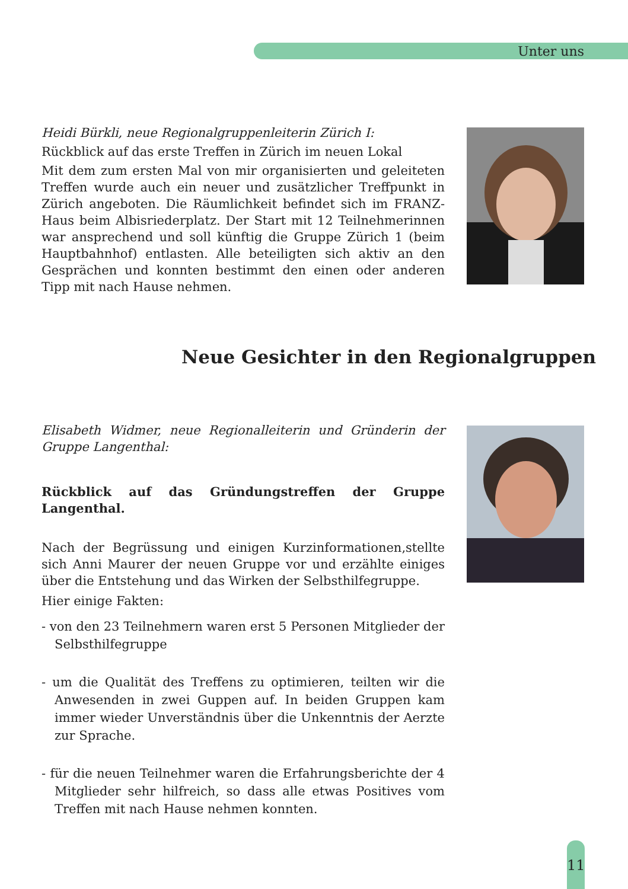Unter uns
Heidi Bürkli, neue Regionalgruppenleiterin Zürich I:
Rückblick auf das erste Treffen in Zürich im neuen Lokal
Mit dem zum ersten Mal von mir organisierten und geleiteten Treffen wurde auch ein neuer und zusätzlicher Treffpunkt in Zürich angeboten. Die Räumlichkeit befindet sich im FRANZ-Haus beim Albisriederplatz. Der Start mit 12 Teilnehmerinnen war ansprechend und soll künftig die Gruppe Zürich 1 (beim Hauptbahnhof) entlasten. Alle beteiligten sich aktiv an den Gesprächen und konnten bestimmt den einen oder anderen Tipp mit nach Hause nehmen.
Neue Gesichter in den Regionalgruppen
Elisabeth Widmer, neue Regionalleiterin und Gründerin der Gruppe Langenthal:
Rückblick auf das Gründungstreffen der Gruppe Langenthal.
Nach der Begrüssung und einigen Kurzinformationen,stellte sich Anni Maurer der neuen Gruppe vor und erzählte einiges über die Entstehung und das Wirken der Selbsthilfegruppe.
Hier einige Fakten:
- von den 23 Teilnehmern waren erst 5 Personen Mitglieder der Selbsthilfegruppe
- um die Qualität des Treffens zu optimieren, teilten wir die Anwesenden in zwei Guppen auf. In beiden Gruppen kam immer wieder Unverständnis über die Unkenntnis der Aerzte zur Sprache.
- für die neuen Teilnehmer waren die Erfahrungsberichte der 4 Mitglieder sehr hilfreich, so dass alle etwas Positives vom Treffen mit nach Hause nehmen konnten.
11